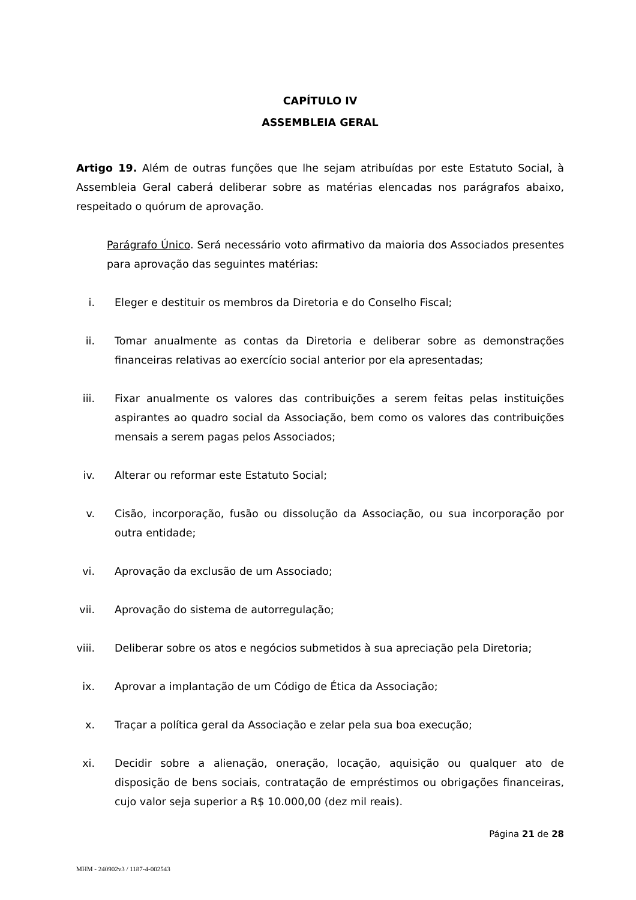CAPÍTULO IV
ASSEMBLEIA GERAL
Artigo 19. Além de outras funções que lhe sejam atribuídas por este Estatuto Social, à Assembleia Geral caberá deliberar sobre as matérias elencadas nos parágrafos abaixo, respeitado o quórum de aprovação.
Parágrafo Único. Será necessário voto afirmativo da maioria dos Associados presentes para aprovação das seguintes matérias:
i. Eleger e destituir os membros da Diretoria e do Conselho Fiscal;
ii. Tomar anualmente as contas da Diretoria e deliberar sobre as demonstrações financeiras relativas ao exercício social anterior por ela apresentadas;
iii. Fixar anualmente os valores das contribuições a serem feitas pelas instituições aspirantes ao quadro social da Associação, bem como os valores das contribuições mensais a serem pagas pelos Associados;
iv. Alterar ou reformar este Estatuto Social;
v. Cisão, incorporação, fusão ou dissolução da Associação, ou sua incorporação por outra entidade;
vi. Aprovação da exclusão de um Associado;
vii. Aprovação do sistema de autorregulação;
viii. Deliberar sobre os atos e negócios submetidos à sua apreciação pela Diretoria;
ix. Aprovar a implantação de um Código de Ética da Associação;
x. Traçar a política geral da Associação e zelar pela sua boa execução;
xi. Decidir sobre a alienação, oneração, locação, aquisição ou qualquer ato de disposição de bens sociais, contratação de empréstimos ou obrigações financeiras, cujo valor seja superior a R$ 10.000,00 (dez mil reais).
Página 21 de 28
MHM - 240902v3 / 1187-4-002543